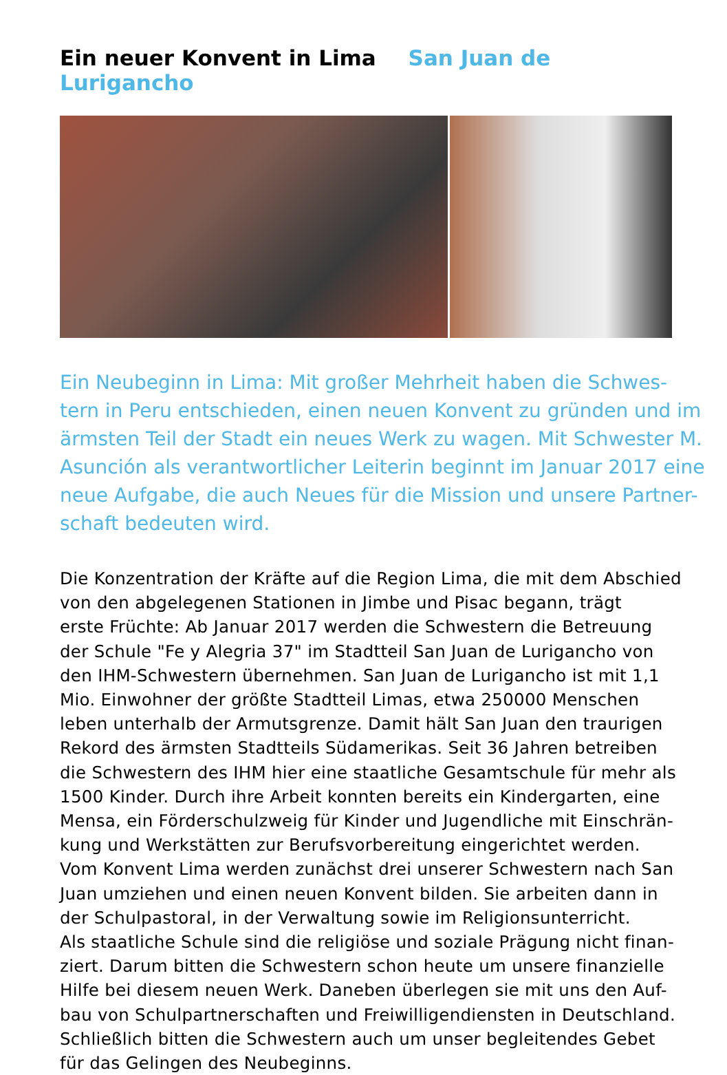Ein neuer Konvent in Lima San Juan de Lurigancho
Ein Neubeginn in Lima: Mit großer Mehrheit haben die Schwes-
tern in Peru entschieden, einen neuen Konvent zu gründen und im
ärmsten Teil der Stadt ein neues Werk zu wagen. Mit Schwester M.
Asunción als verantwortlicher Leiterin beginnt im Januar 2017 eine
neue Aufgabe, die auch Neues für die Mission und unsere Partner-
schaft bedeuten wird.
Die Konzentration der Kräfte auf die Region Lima, die mit dem Abschied
von den abgelegenen Stationen in Jimbe und Pisac begann, trägt
erste Früchte: Ab Januar 2017 werden die Schwestern die Betreuung
der Schule "Fe y Alegria 37" im Stadtteil San Juan de Lurigancho von
den IHM-Schwestern übernehmen. San Juan de Lurigancho ist mit 1,1
Mio. Einwohner der größte Stadtteil Limas, etwa 250000 Menschen
leben unterhalb der Armutsgrenze. Damit hält San Juan den traurigen
Rekord des ärmsten Stadtteils Südamerikas. Seit 36 Jahren betreiben
die Schwestern des IHM hier eine staatliche Gesamtschule für mehr als
1500 Kinder. Durch ihre Arbeit konnten bereits ein Kindergarten, eine
Mensa, ein Förderschulzweig für Kinder und Jugendliche mit Einschrän-
kung und Werkstätten zur Berufsvorbereitung eingerichtet werden.
Vom Konvent Lima werden zunächst drei unserer Schwestern nach San
Juan umziehen und einen neuen Konvent bilden. Sie arbeiten dann in
der Schulpastoral, in der Verwaltung sowie im Religionsunterricht.
Als staatliche Schule sind die religiöse und soziale Prägung nicht finan-
ziert. Darum bitten die Schwestern schon heute um unsere finanzielle
Hilfe bei diesem neuen Werk. Daneben überlegen sie mit uns den Auf-
bau von Schulpartnerschaften und Freiwilligendiensten in Deutschland.
Schließlich bitten die Schwestern auch um unser begleitendes Gebet
für das Gelingen des Neubeginns.